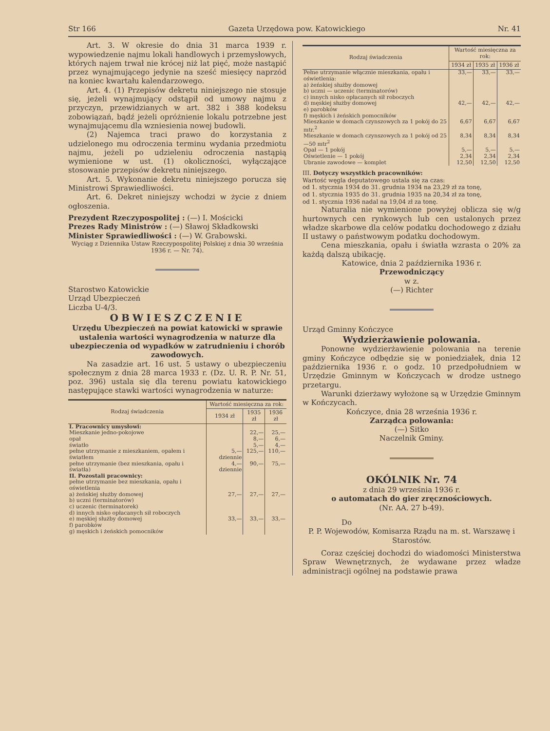Str 166 Gazeta Urzędowa pow. Katowickiego Nr. 41
Art. 3. W okresie do dnia 31 marca 1939 r. wypowiedzenie najmu lokali handlowych i przemysłowych, których najem trwał nie krócej niż lat pięć, może nastąpić przez wynajmującego jedynie na sześć miesięcy naprzód na koniec kwartału kalendarzowego.
Art. 4. (1) Przepisów dekretu niniejszego nie stosuje się, jeżeli wynajmujący odstąpił od umowy najmu z przyczyn, przewidzianych w art. 382 i 388 kodeksu zobowiązań, bądź jeżeli opróżnienie lokalu potrzebne jest wynajmującemu dla wzniesienia nowej budowli.
(2) Najemca traci prawo do korzystania z udzielonego mu odroczenia terminu wydania przedmiotu najmu, jeżeli po udzieleniu odroczenia nastąpią wymienione w ust. (1) okoliczności, wyłączające stosowanie przepisów dekretu niniejszego.
Art. 5. Wykonanie dekretu niniejszego porucza się Ministrowi Sprawiedliwości.
Art. 6. Dekret niniejszy wchodzi w życie z dniem ogłoszenia.
Prezydent Rzeczypospolitej : (—) I. Mościcki
Prezes Rady Ministrów : (—) Sławoj Składkowski
Minister Sprawiedliwości : (—) W. Grabowski.
Wyciąg z Dziennika Ustaw Rzeczypospolitej Polskiej z dnia 30 września 1936 r. — Nr. 74).
Starostwo Katowickie
Urząd Ubezpieczeń
Liczba U-4/3.
OBWIESZCZENIE
Urzędu Ubezpieczeń na powiat katowicki w sprawie ustalenia wartości wynagrodzenia w naturze dla ubezpieczenia od wypadków w zatrudnieniu i chorób zawodowych.
Na zasadzie art. 16 ust. 5 ustawy o ubezpieczeniu społecznym z dnia 28 marca 1933 r. (Dz. U. R. P. Nr. 51, poz. 396) ustala się dla terenu powiatu katowickiego następujące stawki wartości wynagrodzenia w naturze:
| Rodzaj świadczenia | Wartość miesięczna za rok: | | |
| --- | --- | --- | --- |
| | 1934 zł | 1935 zł | 1936 zł |
| I. Pracownicy umysłowi: | | | |
| Mieszkanie jedno-pokojowe | | 22,— | 25,— |
| opał | | 8,— | 6,— |
| światło | | 5,— | 4,— |
| pełne utrzymanie z mieszkaniem, opałem i światłem | 5,— dziennie | 125,— | 110,— |
| pełne utrzymanie (bez mieszkania, opału i światła) | 4,— dziennie | 90,— | 75,— |
| II. Pozostali pracownicy: pełne utrzymanie bez mieszkania, opału i oświetlenia | | | |
| a) żeńskiej służby domowej b) uczni (terminatorów) c) uczenic (terminatorek) d) innych nisko opłacanych sił roboczych | 27,— | 27,— | 27,— |
| e) męskiej służby domowej f) parobków g) męskich i żeńskich pomocników | 33,— | 33,— | 33,— |
| Rodzaj świadczenia | Wartość miesięczna za rok: | | |
| --- | --- | --- | --- |
| | 1934 zł | 1935 zł | 1936 zł |
| Pełne utrzymanie włącznie mieszkania, opału i oświetlenia: a) żeńskiej służby domowej b) uczni — uczenic (terminatorów) c) innych nisko opłacanych sił roboczych | 33,— | 33,— | 33,— |
| d) męskiej służby domowej e) parobków f) męskich i żeńskich pomocników | 42,— | 42,— | 42,— |
| Mieszkanie w domach czynszowych za 1 pokój do 25 mtr.<sup>2</sup> | 6,67 | 6,67 | 6,67 |
| Mieszkanie w domach czynszowych za 1 pokój od 25—50 mtr<sup>2</sup> | 8,34 | 8,34 | 8,34 |
| Opał — 1 pokój | 5,— | 5,— | 5,— |
| Oświetlenie — 1 pokój | 2,34 | 2,34 | 2,34 |
| Ubranie zawodowe — komplet | 12,50 | 12,50 | 12,50 |
III. Dotyczy wszystkich pracowników:
Wartość węgla deputatowego ustala się za czas:
od 1. stycznia 1934 do 31. grudnia 1934 na 23,29 zł za tonę,
od 1. stycznia 1935 do 31. grudnia 1935 na 20,34 zł za tonę,
od 1. stycznia 1936 nadal na 19,04 zł za tonę.
Naturalia nie wymienione powyżej oblicza się w/g hurtownych cen rynkowych lub cen ustalonych przez władze skarbowe dla celów podatku dochodowego z działu II ustawy o państwowym podatku dochodowym.
Cena mieszkania, opału i światła wzrasta o 20% za każdą dalszą ubikację.
Katowice, dnia 2 października 1936 r.
Przewodniczący
w z.
(—) Richter
Urząd Gminny Kończyce
Wydzierżawienie polowania.
Ponowne wydzierżawienie polowania na terenie gminy Kończyce odbędzie się w poniedziałek, dnia 12 października 1936 r. o godz. 10 przedpołudniem w Urzędzie Gminnym w Kończycach w drodze ustnego przetargu.
Warunki dzierżawy wyłożone są w Urzędzie Gminnym w Kończycach.
Kończyce, dnia 28 września 1936 r.
Zarządca polowania:
(—) Sitko
Naczelnik Gminy.
OKÓLNIK Nr. 74
z dnia 29 września 1936 r.
o automatach do gier zręcznościowych.
(Nr. AA. 27 b-49).
Do
P. P. Wojewodów, Komisarza Rządu na m. st. Warszawę i Starostów.
Coraz częściej dochodzi do wiadomości Ministerstwa Spraw Wewnętrznych, że wydawane przez władze administracji ogólnej na podstawie prawa